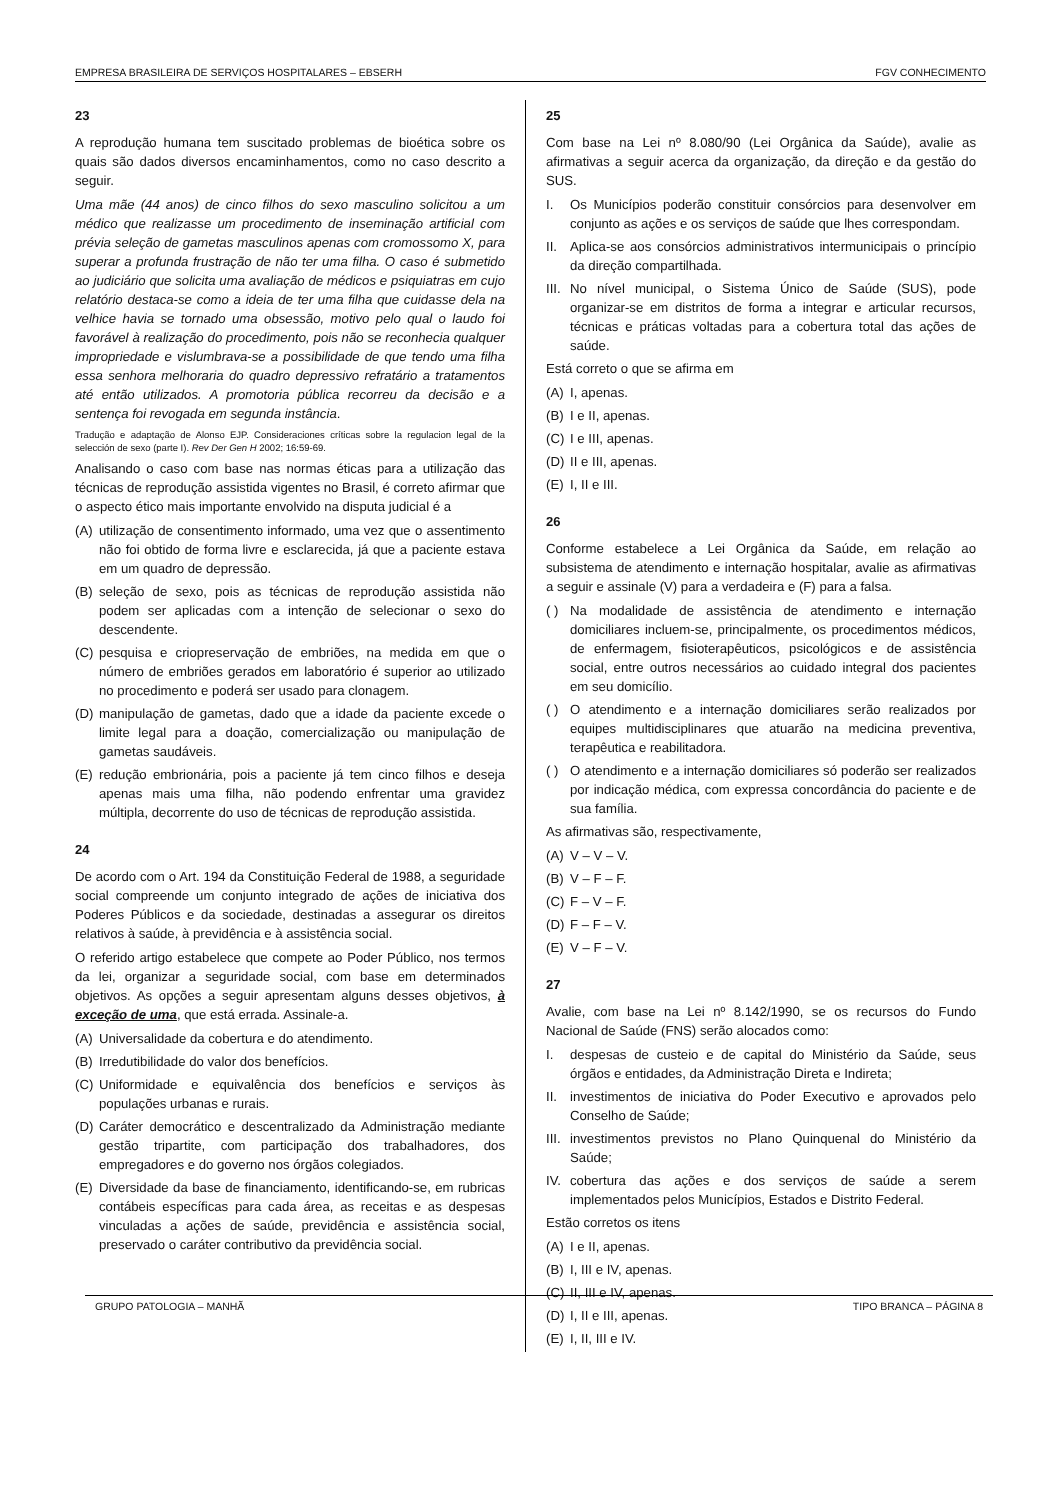EMPRESA BRASILEIRA DE SERVIÇOS HOSPITALARES – EBSERH FGV CONHECIMENTO
23
A reprodução humana tem suscitado problemas de bioética sobre os quais são dados diversos encaminhamentos, como no caso descrito a seguir.
Uma mãe (44 anos) de cinco filhos do sexo masculino solicitou a um médico que realizasse um procedimento de inseminação artificial com prévia seleção de gametas masculinos apenas com cromossomo X, para superar a profunda frustração de não ter uma filha. O caso é submetido ao judiciário que solicita uma avaliação de médicos e psiquiatras em cujo relatório destaca-se como a ideia de ter uma filha que cuidasse dela na velhice havia se tornado uma obsessão, motivo pelo qual o laudo foi favorável à realização do procedimento, pois não se reconhecia qualquer impropriedade e vislumbrava-se a possibilidade de que tendo uma filha essa senhora melhoraria do quadro depressivo refratário a tratamentos até então utilizados. A promotoria pública recorreu da decisão e a sentença foi revogada em segunda instância.
Tradução e adaptação de Alonso EJP. Consideraciones críticas sobre la regulacion legal de la selección de sexo (parte I). Rev Der Gen H 2002; 16:59-69.
Analisando o caso com base nas normas éticas para a utilização das técnicas de reprodução assistida vigentes no Brasil, é correto afirmar que o aspecto ético mais importante envolvido na disputa judicial é a
(A) utilização de consentimento informado, uma vez que o assentimento não foi obtido de forma livre e esclarecida, já que a paciente estava em um quadro de depressão.
(B) seleção de sexo, pois as técnicas de reprodução assistida não podem ser aplicadas com a intenção de selecionar o sexo do descendente.
(C) pesquisa e criopreservação de embriões, na medida em que o número de embriões gerados em laboratório é superior ao utilizado no procedimento e poderá ser usado para clonagem.
(D) manipulação de gametas, dado que a idade da paciente excede o limite legal para a doação, comercialização ou manipulação de gametas saudáveis.
(E) redução embrionária, pois a paciente já tem cinco filhos e deseja apenas mais uma filha, não podendo enfrentar uma gravidez múltipla, decorrente do uso de técnicas de reprodução assistida.
24
De acordo com o Art. 194 da Constituição Federal de 1988, a seguridade social compreende um conjunto integrado de ações de iniciativa dos Poderes Públicos e da sociedade, destinadas a assegurar os direitos relativos à saúde, à previdência e à assistência social.
O referido artigo estabelece que compete ao Poder Público, nos termos da lei, organizar a seguridade social, com base em determinados objetivos. As opções a seguir apresentam alguns desses objetivos, à exceção de uma, que está errada. Assinale-a.
(A) Universalidade da cobertura e do atendimento.
(B) Irredutibilidade do valor dos benefícios.
(C) Uniformidade e equivalência dos benefícios e serviços às populações urbanas e rurais.
(D) Caráter democrático e descentralizado da Administração mediante gestão tripartite, com participação dos trabalhadores, dos empregadores e do governo nos órgãos colegiados.
(E) Diversidade da base de financiamento, identificando-se, em rubricas contábeis específicas para cada área, as receitas e as despesas vinculadas a ações de saúde, previdência e assistência social, preservado o caráter contributivo da previdência social.
25
Com base na Lei nº 8.080/90 (Lei Orgânica da Saúde), avalie as afirmativas a seguir acerca da organização, da direção e da gestão do SUS.
I. Os Municípios poderão constituir consórcios para desenvolver em conjunto as ações e os serviços de saúde que lhes correspondam.
II. Aplica-se aos consórcios administrativos intermunicipais o princípio da direção compartilhada.
III. No nível municipal, o Sistema Único de Saúde (SUS), pode organizar-se em distritos de forma a integrar e articular recursos, técnicas e práticas voltadas para a cobertura total das ações de saúde.
Está correto o que se afirma em
(A) I, apenas.
(B) I e II, apenas.
(C) I e III, apenas.
(D) II e III, apenas.
(E) I, II e III.
26
Conforme estabelece a Lei Orgânica da Saúde, em relação ao subsistema de atendimento e internação hospitalar, avalie as afirmativas a seguir e assinale (V) para a verdadeira e (F) para a falsa.
( ) Na modalidade de assistência de atendimento e internação domiciliares incluem-se, principalmente, os procedimentos médicos, de enfermagem, fisioterapêuticos, psicológicos e de assistência social, entre outros necessários ao cuidado integral dos pacientes em seu domicílio.
( ) O atendimento e a internação domiciliares serão realizados por equipes multidisciplinares que atuarão na medicina preventiva, terapêutica e reabilitadora.
( ) O atendimento e a internação domiciliares só poderão ser realizados por indicação médica, com expressa concordância do paciente e de sua família.
As afirmativas são, respectivamente,
(A) V – V – V.
(B) V – F – F.
(C) F – V – F.
(D) F – F – V.
(E) V – F – V.
27
Avalie, com base na Lei nº 8.142/1990, se os recursos do Fundo Nacional de Saúde (FNS) serão alocados como:
I. despesas de custeio e de capital do Ministério da Saúde, seus órgãos e entidades, da Administração Direta e Indireta;
II. investimentos de iniciativa do Poder Executivo e aprovados pelo Conselho de Saúde;
III. investimentos previstos no Plano Quinquenal do Ministério da Saúde;
IV. cobertura das ações e dos serviços de saúde a serem implementados pelos Municípios, Estados e Distrito Federal.
Estão corretos os itens
(A) I e II, apenas.
(B) I, III e IV, apenas.
(C) II, III e IV, apenas.
(D) I, II e III, apenas.
(E) I, II, III e IV.
GRUPO PATOLOGIA – MANHÃ TIPO BRANCA – PÁGINA 8